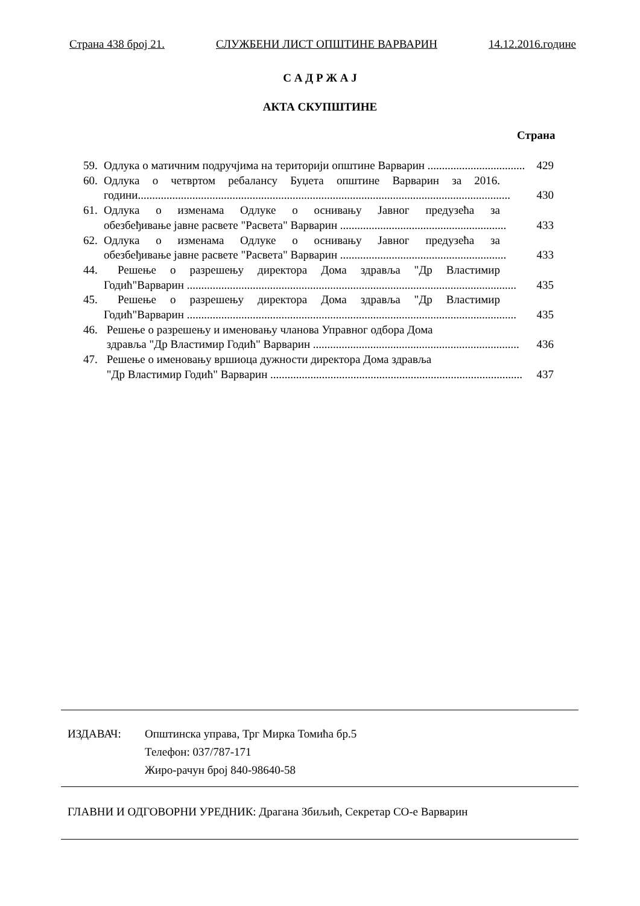Страна 438 број 21. СЛУЖБЕНИ ЛИСТ ОПШТИНЕ ВАРВАРИН 14.12.2016.године
С А Д Р Ж А Ј
АКТА СКУПШТИНЕ
Страна
59. Одлука о матичним подручјима на територији општине Варварин .................................. 429
60.
Одлука о четвртом ребалансу Буџета општине Варварин за 2016.
години.................................................................................................................................. 430
61.
Одлука о изменама Одлуке о оснивању Јавног предузећа за
обезбеђивање јавне расвете "Расвета" Варварин .......................................................... 433
62.
Одлука о изменама Одлуке о оснивању Јавног предузећа за
обезбеђивање јавне расвете "Расвета" Варварин .......................................................... 433
44.
Решење о разрешењу директора Дома здравља "Др Властимир
Годић"Варварин ................................................................................................................... 435
45.
Решење о разрешењу директора Дома здравља "Др Властимир
Годић"Варварин ................................................................................................................... 435
46.
Решење о разрешењу и именовању чланова Управног одбора Дома
здравља "Др Властимир Годић" Варварин ........................................................................ 436
47.
Решење о именовању вршиоца дужности директора Дома здравља
"Др Властимир Годић" Варварин ........................................................................................ 437
ИЗДАВАЧ: Општинска управа, Трг Мирка Томића бр.5
Телефон: 037/787-171
Жиро-рачун број 840-98640-58
ГЛАВНИ И ОДГОВОРНИ УРЕДНИК: Драгана Збиљић, Секретар СО-е Варварин